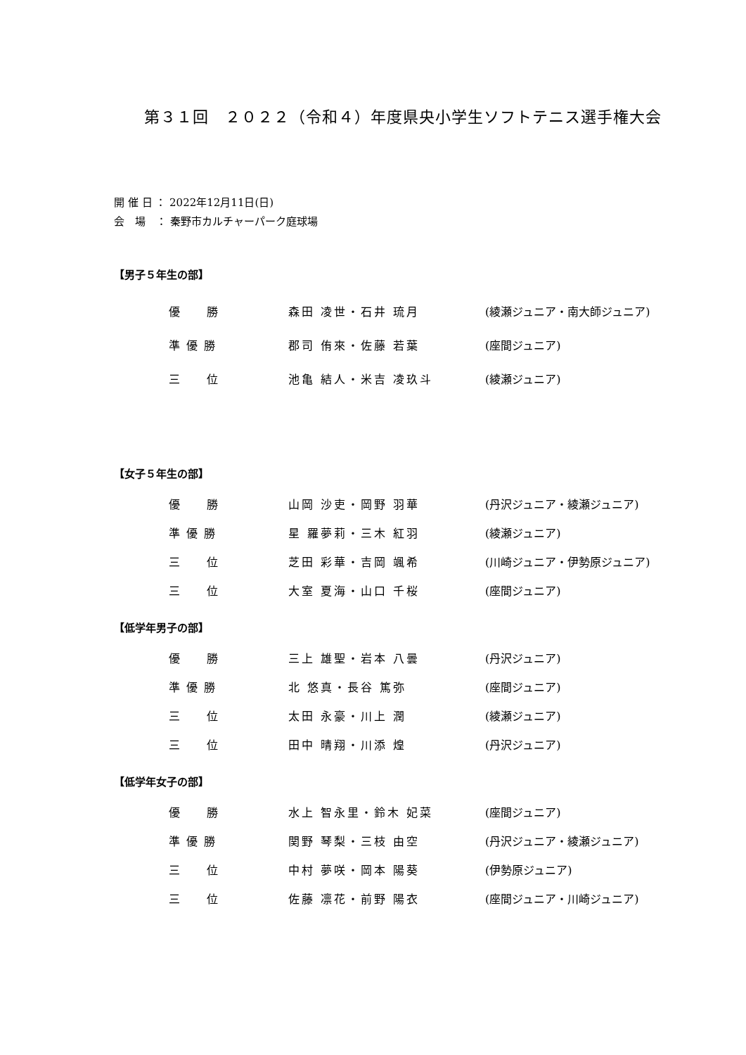第３１回　２０２２（令和４）年度県央小学生ソフトテニス選手権大会
開 催 日 ： 2022年12月11日(日)
会　場　： 秦野市カルチャーパーク庭球場
【男子５年生の部】
| 優 勝 | 森田 凌世・石井 琉月 | (綾瀬ジュニア・南大師ジュニア) |
| 準 優 勝 | 郡司 侑來・佐藤 若葉 | (座間ジュニア) |
| 三 位 | 池亀 結人・米吉 凌玖斗 | (綾瀬ジュニア) |
【女子５年生の部】
| 優 勝 | 山岡 沙吏・岡野 羽華 | (丹沢ジュニア・綾瀬ジュニア) |
| 準 優 勝 | 星 羅夢莉・三木 紅羽 | (綾瀬ジュニア) |
| 三 位 | 芝田 彩華・吉岡 颯希 | (川崎ジュニア・伊勢原ジュニア) |
| 三 位 | 大室 夏海・山口 千桜 | (座間ジュニア) |
【低学年男子の部】
| 優 勝 | 三上 雄聖・岩本 八曇 | (丹沢ジュニア) |
| 準 優 勝 | 北 悠真・長谷 篤弥 | (座間ジュニア) |
| 三 位 | 太田 永豪・川上 潤 | (綾瀬ジュニア) |
| 三 位 | 田中 晴翔・川添 煌 | (丹沢ジュニア) |
【低学年女子の部】
| 優 勝 | 水上 智永里・鈴木 妃菜 | (座間ジュニア) |
| 準 優 勝 | 関野 琴梨・三枝 由空 | (丹沢ジュニア・綾瀬ジュニア) |
| 三 位 | 中村 夢咲・岡本 陽葵 | (伊勢原ジュニア) |
| 三 位 | 佐藤 凛花・前野 陽衣 | (座間ジュニア・川崎ジュニア) |